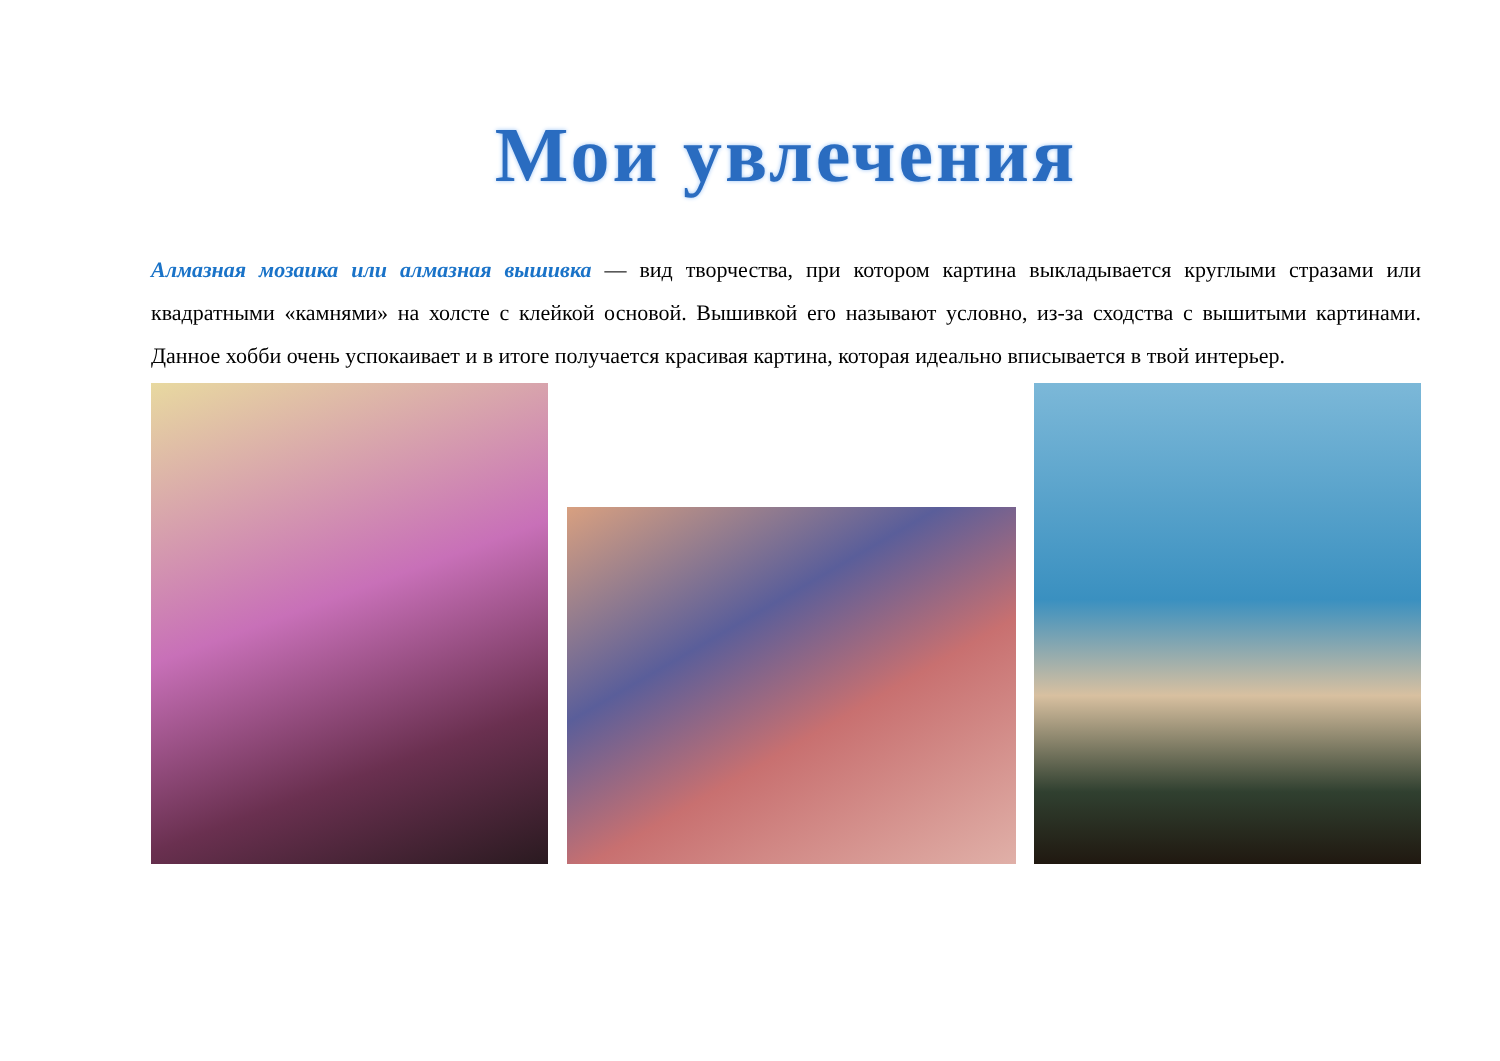Мои увлечения
Алмазная мозаика или алмазная вышивка — вид творчества, при котором картина выкладывается круглыми стразами или квадратными «камнями» на холсте с клейкой основой. Вышивкой его называют условно, из-за сходства с вышитыми картинами. Данное хобби очень успокаивает и в итоге получается красивая картина, которая идеально вписывается в твой интерьер.